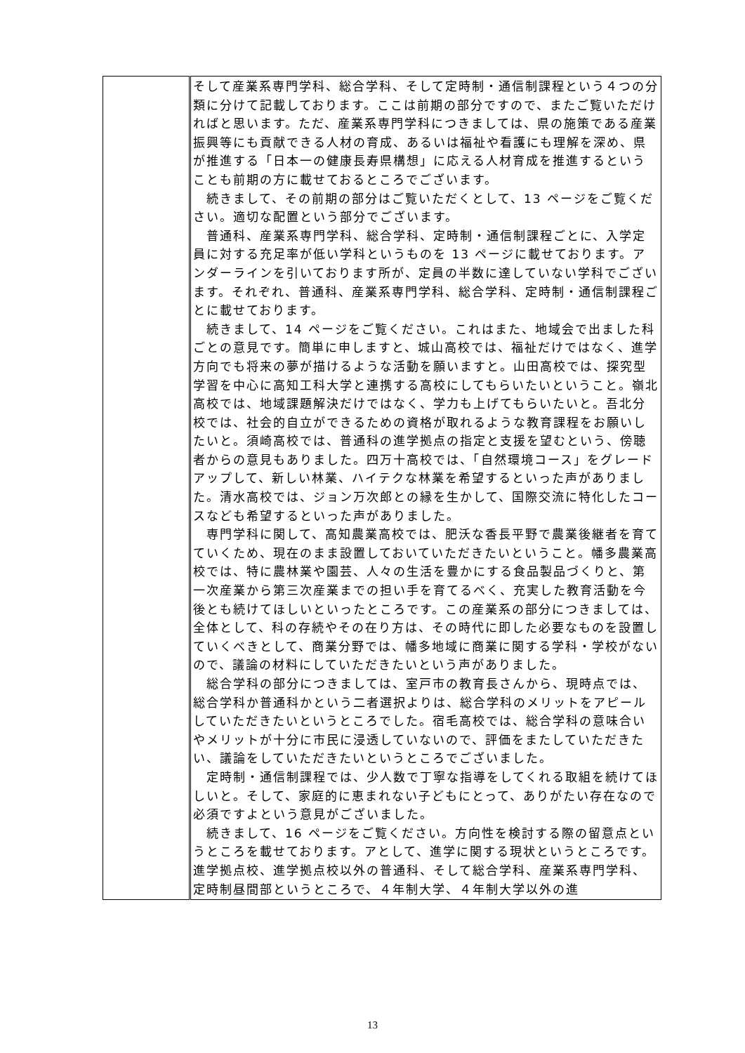| | そして産業系専門学科、総合学科、そして定時制・通信制課程という４つの分類に分けて記載しております。ここは前期の部分ですので、またご覧いただければと思います。ただ、産業系専門学科につきましては、県の施策である産業振興等にも貢献できる人材の育成、あるいは福祉や看護にも理解を深め、県が推進する「日本一の健康長寿県構想」に応える人材育成を推進するということも前期の方に載せておるところでございます。 続きまして、その前期の部分はご覧いただくとして、13 ページをご覧ください。適切な配置という部分でございます。 普通科、産業系専門学科、総合学科、定時制・通信制課程ごとに、入学定員に対する充足率が低い学科というものを 13 ページに載せております。アンダーラインを引いております所が、定員の半数に達していない学科でございます。それぞれ、普通科、産業系専門学科、総合学科、定時制・通信制課程ごとに載せております。 続きまして、14 ページをご覧ください。これはまた、地域会で出ました科ごとの意見です。簡単に申しますと、城山高校では、福祉だけではなく、進学方向でも将来の夢が描けるような活動を願いますと。山田高校では、探究型学習を中心に高知工科大学と連携する高校にしてもらいたいということ。嶺北高校では、地域課題解決だけではなく、学力も上げてもらいたいと。吾北分校では、社会的自立ができるための資格が取れるような教育課程をお願いしたいと。須崎高校では、普通科の進学拠点の指定と支援を望むという、傍聴者からの意見もありました。四万十高校では、「自然環境コース」をグレードアップして、新しい林業、ハイテクな林業を希望するといった声がありました。清水高校では、ジョン万次郎との縁を生かして、国際交流に特化したコースなども希望するといった声がありました。 専門学科に関して、高知農業高校では、肥沃な香長平野で農業後継者を育てていくため、現在のまま設置しておいていただきたいということ。幡多農業高校では、特に農林業や園芸、人々の生活を豊かにする食品製品づくりと、第一次産業から第三次産業までの担い手を育てるべく、充実した教育活動を今後とも続けてほしいといったところです。この産業系の部分につきましては、全体として、科の存続やその在り方は、その時代に即した必要なものを設置していくべきとして、商業分野では、幡多地域に商業に関する学科・学校がないので、議論の材料にしていただきたいという声がありました。 総合学科の部分につきましては、室戸市の教育長さんから、現時点では、総合学科か普通科かという二者選択よりは、総合学科のメリットをアピールしていただきたいというところでした。宿毛高校では、総合学科の意味合いやメリットが十分に市民に浸透していないので、評価をまたしていただきたい、議論をしていただきたいというところでございました。 定時制・通信制課程では、少人数で丁寧な指導をしてくれる取組を続けてほしいと。そして、家庭的に恵まれない子どもにとって、ありがたい存在なので必須ですよという意見がございました。 続きまして、16 ページをご覧ください。方向性を検討する際の留意点というところを載せております。アとして、進学に関する現状というところです。進学拠点校、進学拠点校以外の普通科、そして総合学科、産業系専門学科、定時制昼間部というところで、４年制大学、４年制大学以外の進 |
13